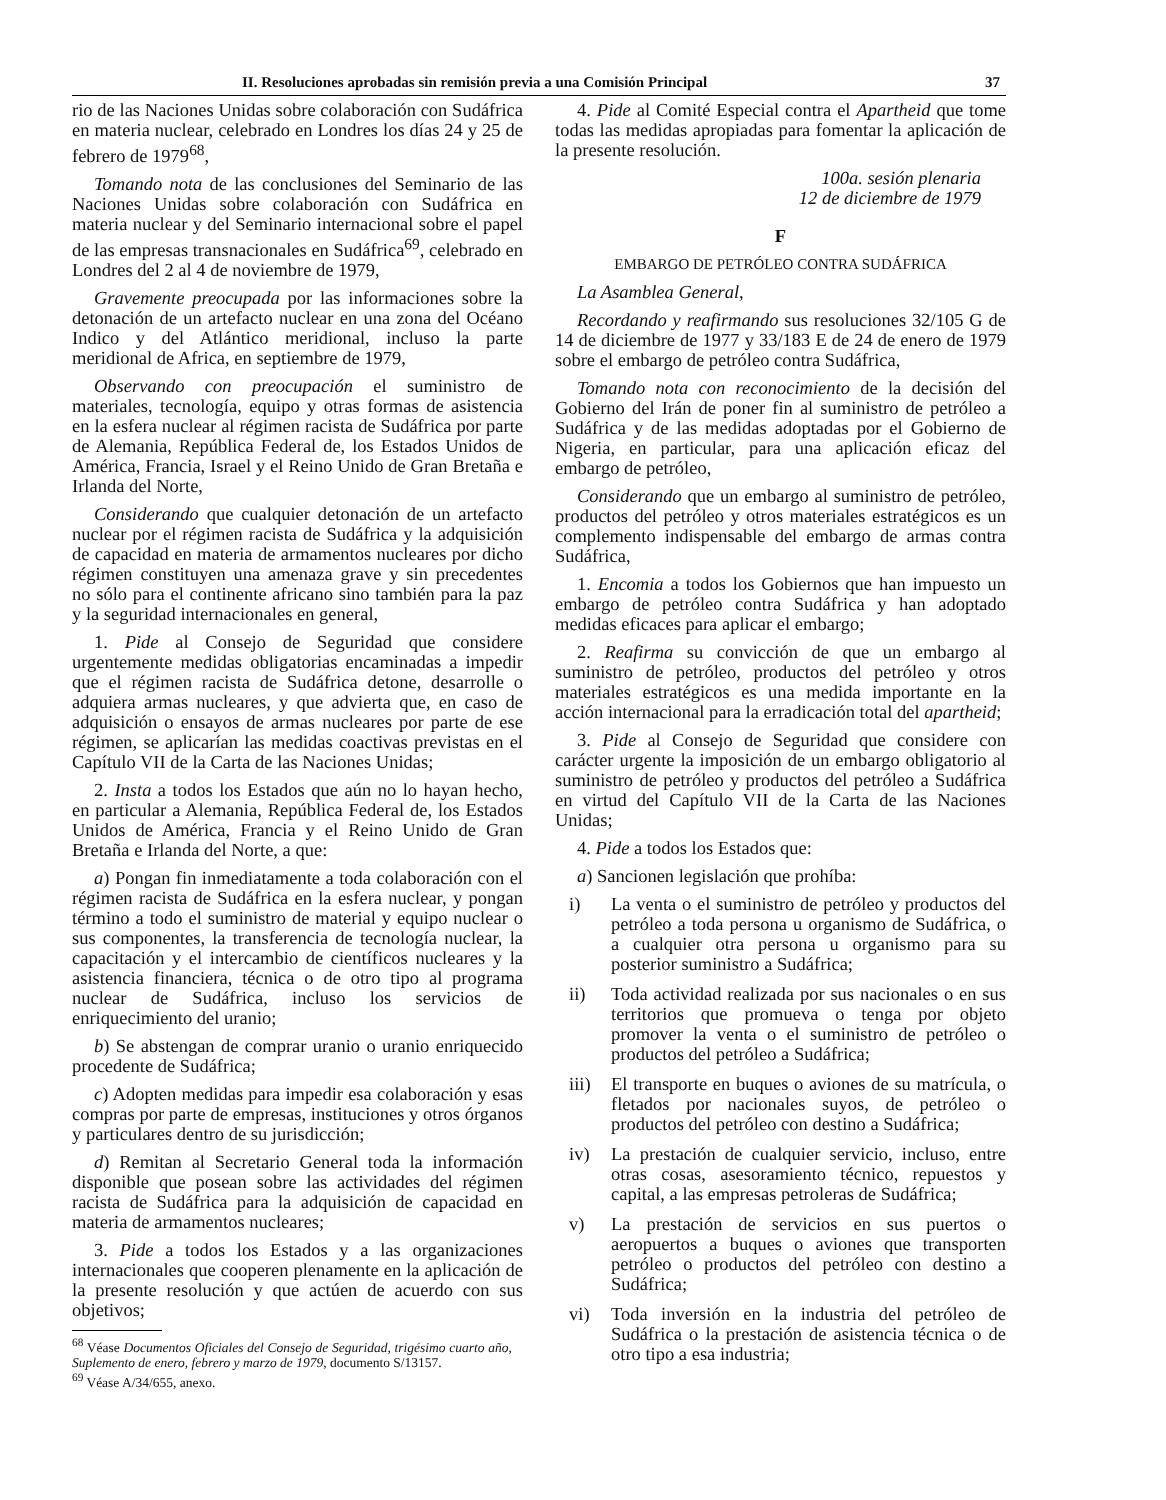II. Resoluciones aprobadas sin remisión previa a una Comisión Principal 37
rio de las Naciones Unidas sobre colaboración con Sudáfrica en materia nuclear, celebrado en Londres los días 24 y 25 de febrero de 1979<sup>68</sup>,
Tomando nota de las conclusiones del Seminario de las Naciones Unidas sobre colaboración con Sudáfrica en materia nuclear y del Seminario internacional sobre el papel de las empresas transnacionales en Sudáfrica<sup>69</sup>, celebrado en Londres del 2 al 4 de noviembre de 1979,
Gravemente preocupada por las informaciones sobre la detonación de un artefacto nuclear en una zona del Océano Indico y del Atlántico meridional, incluso la parte meridional de Africa, en septiembre de 1979,
Observando con preocupación el suministro de materiales, tecnología, equipo y otras formas de asistencia en la esfera nuclear al régimen racista de Sudáfrica por parte de Alemania, República Federal de, los Estados Unidos de América, Francia, Israel y el Reino Unido de Gran Bretaña e Irlanda del Norte,
Considerando que cualquier detonación de un artefacto nuclear por el régimen racista de Sudáfrica y la adquisición de capacidad en materia de armamentos nucleares por dicho régimen constituyen una amenaza grave y sin precedentes no sólo para el continente africano sino también para la paz y la seguridad internacionales en general,
1. Pide al Consejo de Seguridad que considere urgentemente medidas obligatorias encaminadas a impedir que el régimen racista de Sudáfrica detone, desarrolle o adquiera armas nucleares, y que advierta que, en caso de adquisición o ensayos de armas nucleares por parte de ese régimen, se aplicarían las medidas coactivas previstas en el Capítulo VII de la Carta de las Naciones Unidas;
2. Insta a todos los Estados que aún no lo hayan hecho, en particular a Alemania, República Federal de, los Estados Unidos de América, Francia y el Reino Unido de Gran Bretaña e Irlanda del Norte, a que:
a) Pongan fin inmediatamente a toda colaboración con el régimen racista de Sudáfrica en la esfera nuclear, y pongan término a todo el suministro de material y equipo nuclear o sus componentes, la transferencia de tecnología nuclear, la capacitación y el intercambio de científicos nucleares y la asistencia financiera, técnica o de otro tipo al programa nuclear de Sudáfrica, incluso los servicios de enriquecimiento del uranio;
b) Se abstengan de comprar uranio o uranio enriquecido procedente de Sudáfrica;
c) Adopten medidas para impedir esa colaboración y esas compras por parte de empresas, instituciones y otros órganos y particulares dentro de su jurisdicción;
d) Remitan al Secretario General toda la información disponible que posean sobre las actividades del régimen racista de Sudáfrica para la adquisición de capacidad en materia de armamentos nucleares;
3. Pide a todos los Estados y a las organizaciones internacionales que cooperen plenamente en la aplicación de la presente resolución y que actúen de acuerdo con sus objetivos;
<sup>68</sup> Véase Documentos Oficiales del Consejo de Seguridad, trigésimo cuarto año, Suplemento de enero, febrero y marzo de 1979, documento S/13157.
<sup>69</sup> Véase A/34/655, anexo.
4. Pide al Comité Especial contra el Apartheid que tome todas las medidas apropiadas para fomentar la aplicación de la presente resolución.
100a. sesión plenaria
12 de diciembre de 1979
F
EMBARGO DE PETRÓLEO CONTRA SUDÁFRICA
La Asamblea General,
Recordando y reafirmando sus resoluciones 32/105 G de 14 de diciembre de 1977 y 33/183 E de 24 de enero de 1979 sobre el embargo de petróleo contra Sudáfrica,
Tomando nota con reconocimiento de la decisión del Gobierno del Irán de poner fin al suministro de petróleo a Sudáfrica y de las medidas adoptadas por el Gobierno de Nigeria, en particular, para una aplicación eficaz del embargo de petróleo,
Considerando que un embargo al suministro de petróleo, productos del petróleo y otros materiales estratégicos es un complemento indispensable del embargo de armas contra Sudáfrica,
1. Encomia a todos los Gobiernos que han impuesto un embargo de petróleo contra Sudáfrica y han adoptado medidas eficaces para aplicar el embargo;
2. Reafirma su convicción de que un embargo al suministro de petróleo, productos del petróleo y otros materiales estratégicos es una medida importante en la acción internacional para la erradicación total del apartheid;
3. Pide al Consejo de Seguridad que considere con carácter urgente la imposición de un embargo obligatorio al suministro de petróleo y productos del petróleo a Sudáfrica en virtud del Capítulo VII de la Carta de las Naciones Unidas;
4. Pide a todos los Estados que:
a) Sancionen legislación que prohíba:
i) La venta o el suministro de petróleo y productos del petróleo a toda persona u organismo de Sudáfrica, o a cualquier otra persona u organismo para su posterior suministro a Sudáfrica;
ii) Toda actividad realizada por sus nacionales o en sus territorios que promueva o tenga por objeto promover la venta o el suministro de petróleo o productos del petróleo a Sudáfrica;
iii)
El transporte en buques o aviones de su matrícula, o fletados por nacionales suyos, de petróleo o productos del petróleo con destino a Sudáfrica;
iv) La prestación de cualquier servicio, incluso, entre otras cosas, asesoramiento técnico, repuestos y capital, a las empresas petroleras de Sudáfrica;
v) La prestación de servicios en sus puertos o aeropuertos a buques o aviones que transporten petróleo o productos del petróleo con destino a Sudáfrica;
vi) Toda inversión en la industria del petróleo de Sudáfrica o la prestación de asistencia técnica o de otro tipo a esa industria;